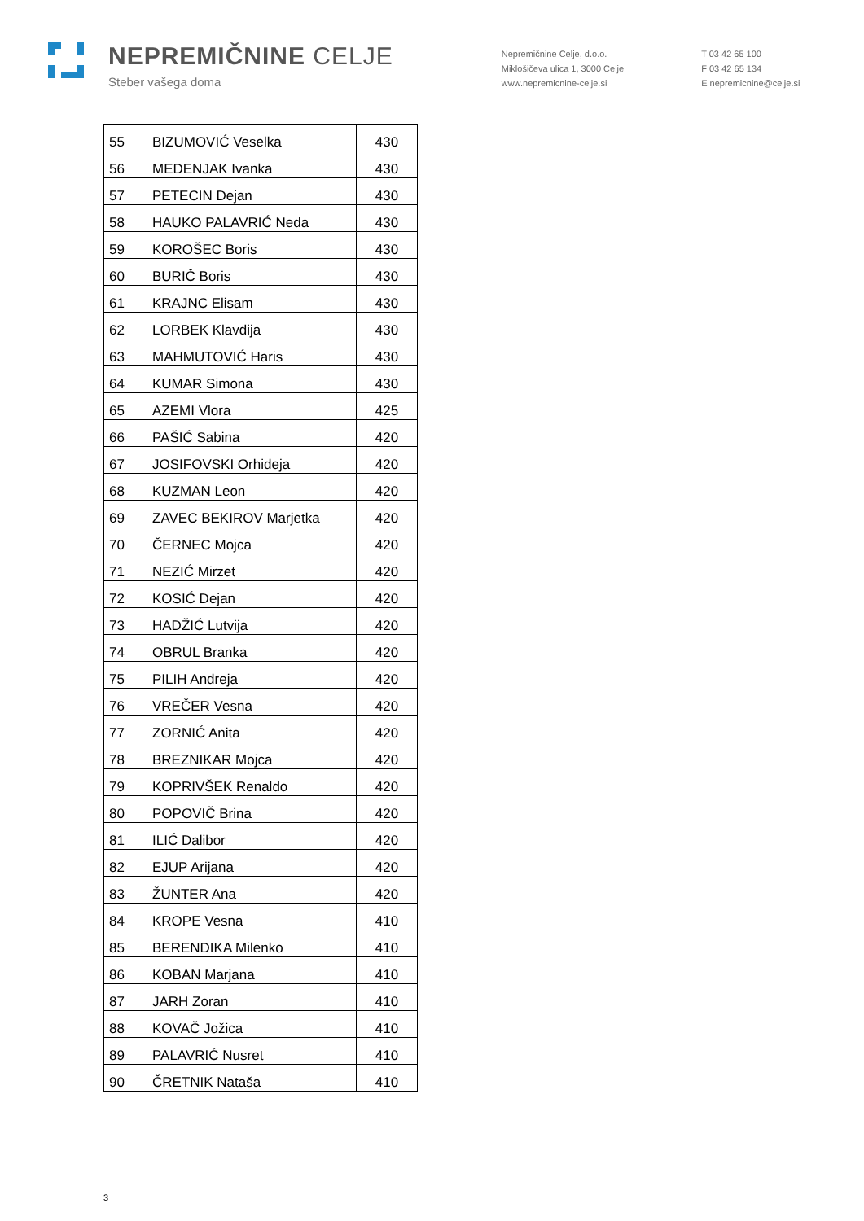NEPREMIČNINE CELJE
Steber vašega doma
Nepremičnine Celje, d.o.o.
Miklošičeva ulica 1, 3000 Celje
www.nepremicnine-celje.si
T 03 42 65 100
F 03 42 65 134
E nepremicnine@celje.si
| 55 | BIZUMOVIĆ Veselka | 430 |
| 56 | MEDENJAK Ivanka | 430 |
| 57 | PETECIN Dejan | 430 |
| 58 | HAUKO PALAVRIĆ Neda | 430 |
| 59 | KOROŠEC Boris | 430 |
| 60 | BURIČ Boris | 430 |
| 61 | KRAJNC Elisam | 430 |
| 62 | LORBEK Klavdija | 430 |
| 63 | MAHMUTOVIĆ Haris | 430 |
| 64 | KUMAR Simona | 430 |
| 65 | AZEMI Vlora | 425 |
| 66 | PAŠIĆ Sabina | 420 |
| 67 | JOSIFOVSKI Orhideja | 420 |
| 68 | KUZMAN Leon | 420 |
| 69 | ZAVEC BEKIROV Marjetka | 420 |
| 70 | ČERNEC Mojca | 420 |
| 71 | NEZIĆ Mirzet | 420 |
| 72 | KOSIĆ Dejan | 420 |
| 73 | HADŽIĆ Lutvija | 420 |
| 74 | OBRUL Branka | 420 |
| 75 | PILIH Andreja | 420 |
| 76 | VREČER Vesna | 420 |
| 77 | ZORNIĆ Anita | 420 |
| 78 | BREZNIKAR Mojca | 420 |
| 79 | KOPRIVŠEK Renaldo | 420 |
| 80 | POPOVIČ Brina | 420 |
| 81 | ILIĆ Dalibor | 420 |
| 82 | EJUP Arijana | 420 |
| 83 | ŽUNTER Ana | 420 |
| 84 | KROPE Vesna | 410 |
| 85 | BERENDIKA Milenko | 410 |
| 86 | KOBAN Marjana | 410 |
| 87 | JARH Zoran | 410 |
| 88 | KOVAČ Jožica | 410 |
| 89 | PALAVRIĆ Nusret | 410 |
| 90 | ČRETNIK Nataša | 410 |
3